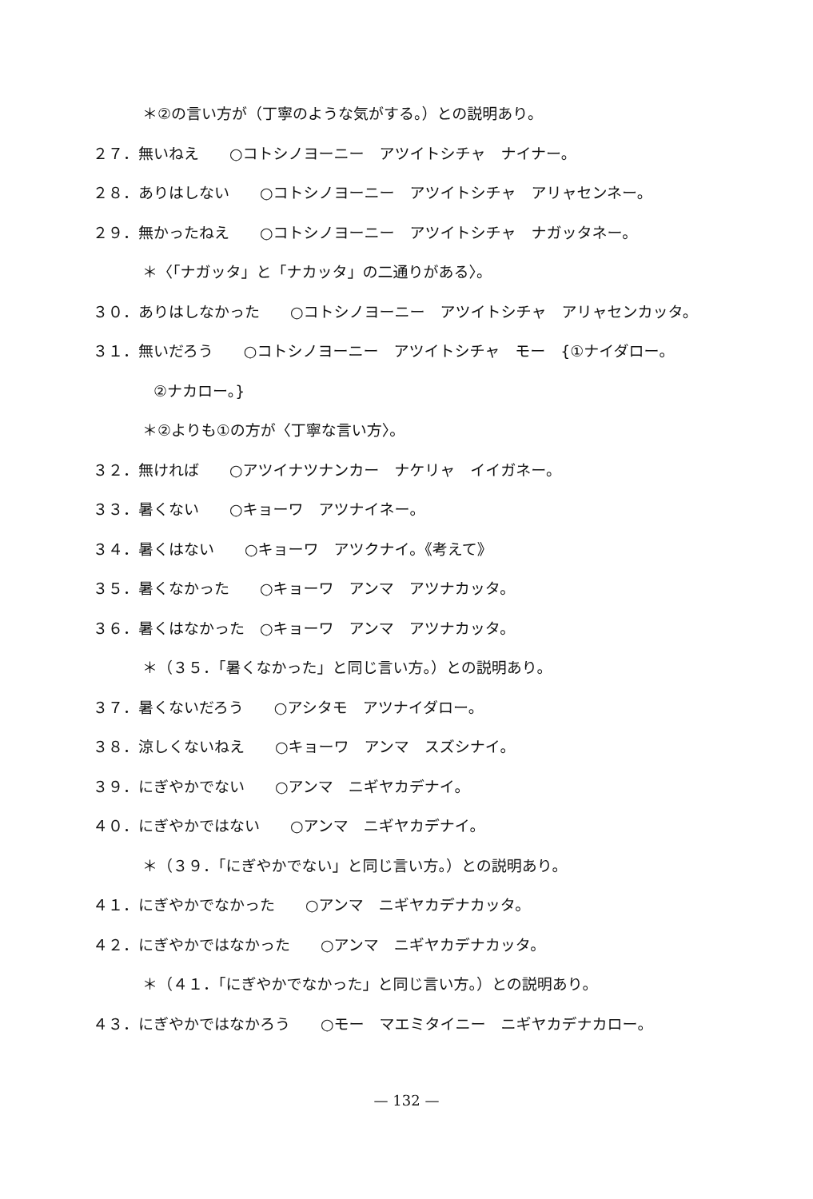＊②の言い方が（丁寧のような気がする。）との説明あり。
２７．無いねえ　　○コトシノヨーニー　アツイトシチャ　ナイナー。
２８．ありはしない　　○コトシノヨーニー　アツイトシチャ　アリャセンネー。
２９．無かったねえ　　○コトシノヨーニー　アツイトシチャ　ナガッタネー。
＊〈「ナガッタ」と「ナカッタ」の二通りがある〉。
３０．ありはしなかった　　○コトシノヨーニー　アツイトシチャ　アリャセンカッタ。
３１．無いだろう　　○コトシノヨーニー　アツイトシチャ　モー　{①ナイダロー。
②ナカロー。}
＊②よりも①の方が〈丁寧な言い方〉。
３２．無ければ　　○アツイナツナンカー　ナケリャ　イイガネー。
３３．暑くない　　○キョーワ　アツナイネー。
３４．暑くはない　　○キョーワ　アツクナイ。《考えて》
３５．暑くなかった　　○キョーワ　アンマ　アツナカッタ。
３６．暑くはなかった　○キョーワ　アンマ　アツナカッタ。
＊（３５．「暑くなかった」と同じ言い方。）との説明あり。
３７．暑くないだろう　　○アシタモ　アツナイダロー。
３８．涼しくないねえ　　○キョーワ　アンマ　スズシナイ。
３９．にぎやかでない　　○アンマ　ニギヤカデナイ。
４０．にぎやかではない　　○アンマ　ニギヤカデナイ。
＊（３９．「にぎやかでない」と同じ言い方。）との説明あり。
４１．にぎやかでなかった　　○アンマ　ニギヤカデナカッタ。
４２．にぎやかではなかった　　○アンマ　ニギヤカデナカッタ。
＊（４１．「にぎやかでなかった」と同じ言い方。）との説明あり。
４３．にぎやかではなかろう　　○モー　マエミタイニー　ニギヤカデナカロー。
— 132 —